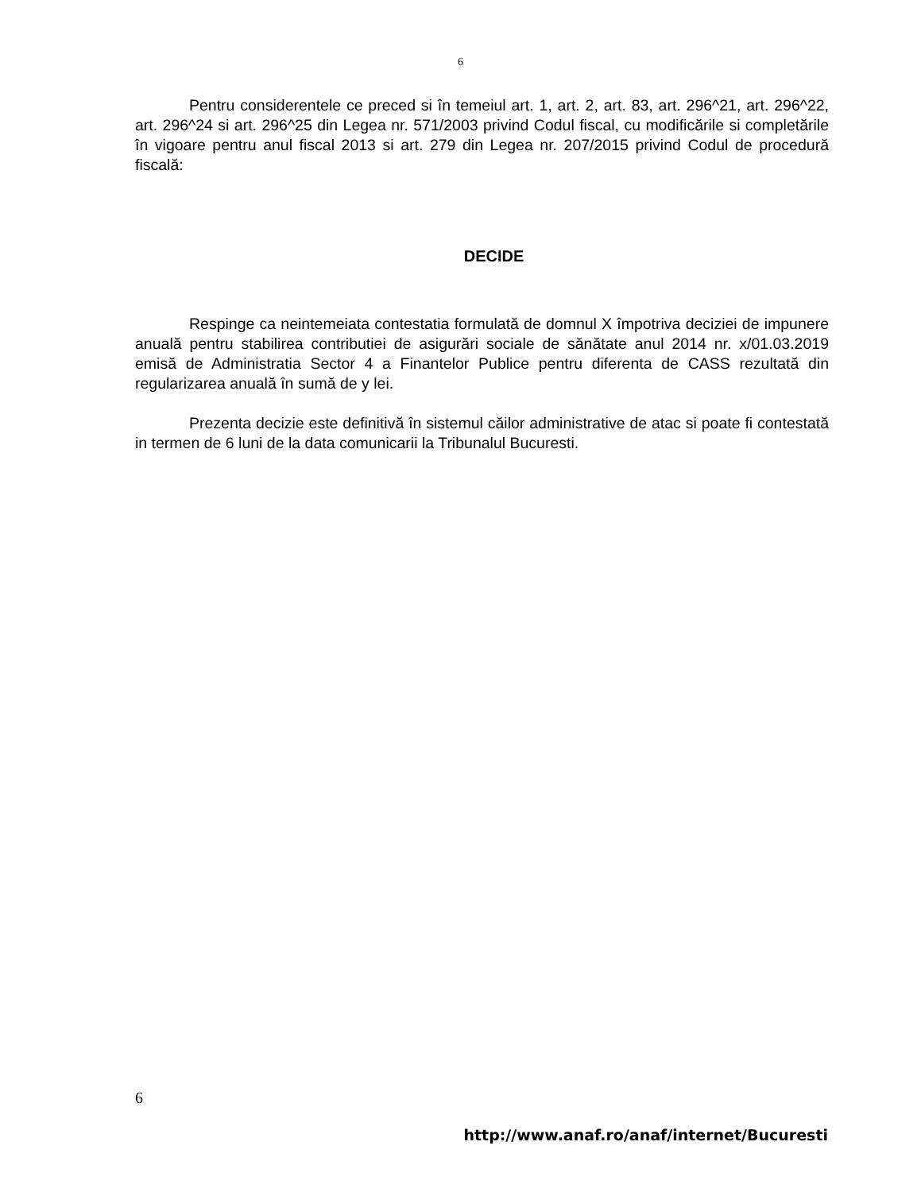6
Pentru considerentele ce preced si în temeiul art. 1, art. 2, art. 83, art. 296^21, art. 296^22, art. 296^24 si art. 296^25 din Legea nr. 571/2003 privind Codul fiscal, cu modificările si completările în vigoare pentru anul fiscal 2013 si art. 279 din Legea nr. 207/2015 privind Codul de procedură fiscală:
DECIDE
Respinge ca neintemeiata contestatia formulată de domnul X împotriva deciziei de impunere anuală pentru stabilirea contributiei de asigurări sociale de sănătate anul 2014 nr. x/01.03.2019 emisă de Administratia Sector 4 a Finantelor Publice pentru diferenta de CASS rezultată din regularizarea anuală în sumă de y lei.
Prezenta decizie este definitivă în sistemul căilor administrative de atac si poate fi contestată in termen de 6 luni de la data comunicarii la Tribunalul Bucuresti.
6
http://www.anaf.ro/anaf/internet/Bucuresti